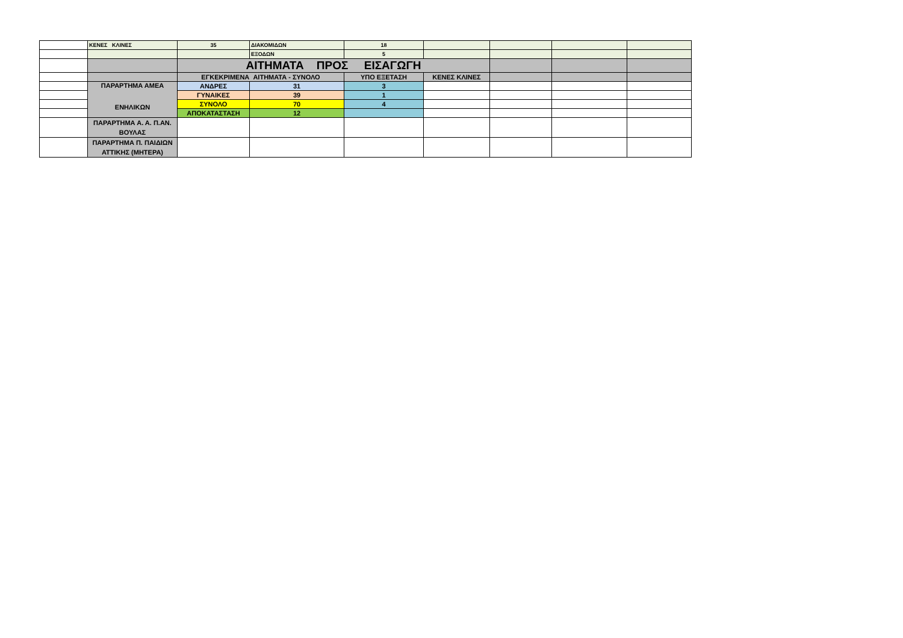| | ΚΕΝΕΣ ΚΛΙΝΕΣ | 35 | ΔΙΑΚΟΜΙΔΩΝ | 18 | | | | |
| | | | ΕΞΟΔΩΝ | 5 | | | | |
| | | ΑΙΤΗΜΑΤΑ ΠΡΟΣ ΕΙΣΑΓΩΓΗ | | | | | | |
| | | ΕΓΚΕΚΡΙΜΕΝΑ ΑΙΤΗΜΑΤΑ - ΣΥΝΟΛΟ | | ΥΠΟ ΕΞΕΤΑΣΗ | ΚΕΝΕΣ ΚΛΙΝΕΣ | | | |
| | ΠΑΡΑΡΤΗΜΑ ΑΜΕΑ ΕΝΗΛΙΚΩΝ | ΑΝΔΡΕΣ | 31 | 3 | | | | |
| | | ΓΥΝΑΙΚΕΣ | 39 | 1 | | | | |
| | | ΣΥΝΟΛΟ | 70 | 4 | | | | |
| | | ΑΠΟΚΑΤΑΣΤΑΣΗ | 12 | | | | | |
| | ΠΑΡΑΡΤΗΜΑ Α. Α. Π.ΑΝ. ΒΟΥΛΑΣ | | | | | | | |
| | ΠΑΡΑΡΤΗΜΑ Π. ΠΑΙΔΙΩΝ ΑΤΤΙΚΗΣ (ΜΗΤΕΡΑ) | | | | | | | |